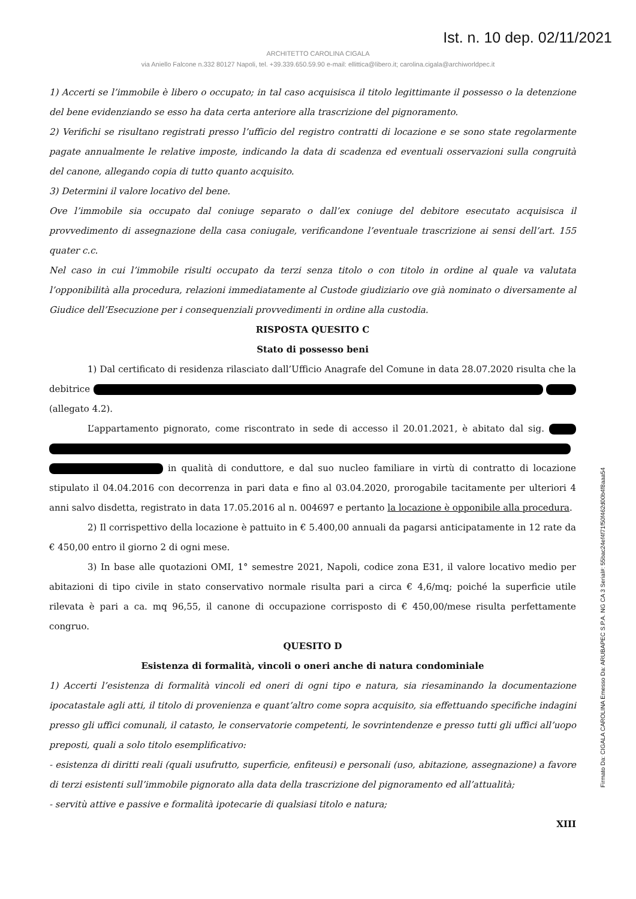Ist. n. 10 dep. 02/11/2021
ARCHITETTO CAROLINA CIGALA
via Aniello Falcone n.332 80127 Napoli, tel. +39.339.650.59.90 e-mail: ellittica@libero.it; carolina.cigala@archiworldpec.it
1) Accerti se l’immobile è libero o occupato; in tal caso acquisisca il titolo legittimante il possesso o la detenzione del bene evidenziando se esso ha data certa anteriore alla trascrizione del pignoramento.
2) Verifichi se risultano registrati presso l’ufficio del registro contratti di locazione e se sono state regolarmente pagate annualmente le relative imposte, indicando la data di scadenza ed eventuali osservazioni sulla congruità del canone, allegando copia di tutto quanto acquisito.
3) Determini il valore locativo del bene.
Ove l’immobile sia occupato dal coniuge separato o dall’ex coniuge del debitore esecutato acquisisca il provvedimento di assegnazione della casa coniugale, verificandone l’eventuale trascrizione ai sensi dell’art. 155 quater c.c.
Nel caso in cui l’immobile risulti occupato da terzi senza titolo o con titolo in ordine al quale va valutata l’opponibilità alla procedura, relazioni immediatamente al Custode giudiziario ove già nominato o diversamente al Giudice dell’Esecuzione per i consequenziali provvedimenti in ordine alla custodia.
RISPOSTA QUESITO C
Stato di possesso beni
1) Dal certificato di residenza rilasciato dall’Ufficio Anagrafe del Comune in data 28.07.2020 risulta che la debitrice (allegato 4.2).
L’appartamento pignorato, come riscontrato in sede di accesso il 20.01.2021, è abitato dal sig. in qualità di conduttore, e dal suo nucleo familiare in virtù di contratto di locazione stipulato il 04.04.2016 con decorrenza in pari data e fino al 03.04.2020, prorogabile tacitamente per ulteriori 4 anni salvo disdetta, registrato in data 17.05.2016 al n. 004697 e pertanto la locazione è opponibile alla procedura.
2) Il corrispettivo della locazione è pattuito in € 5.400,00 annuali da pagarsi anticipatamente in 12 rate da € 450,00 entro il giorno 2 di ogni mese.
3) In base alle quotazioni OMI, 1° semestre 2021, Napoli, codice zona E31, il valore locativo medio per abitazioni di tipo civile in stato conservativo normale risulta pari a circa € 4,6/mq; poiché la superficie utile rilevata è pari a ca. mq 96,55, il canone di occupazione corrisposto di € 450,00/mese risulta perfettamente congruo.
QUESITO D
Esistenza di formalità, vincoli o oneri anche di natura condominiale
1) Accerti l’esistenza di formalità vincoli ed oneri di ogni tipo e natura, sia riesaminando la documentazione ipocatastale agli atti, il titolo di provenienza e quant’altro come sopra acquisito, sia effettuando specifiche indagini presso gli uffici comunali, il catasto, le conservatorie competenti, le sovrintendenze e presso tutti gli uffici all’uopo preposti, quali a solo titolo esemplificativo:
- esistenza di diritti reali (quali usufrutto, superficie, enfiteusi) e personali (uso, abitazione, assegnazione) a favore di terzi esistenti sull’immobile pignorato alla data della trascrizione del pignoramento ed all’attualità;
- servitù attive e passive e formalità ipotecarie di qualsiasi titolo e natura;
XIII
Firmato Da: CIGALA CAROLINA Emesso Da: ARUBAPEC S.P.A. NG CA 3 Serial#: 55bac24ef4f71f50f462d00b4f8aaa54